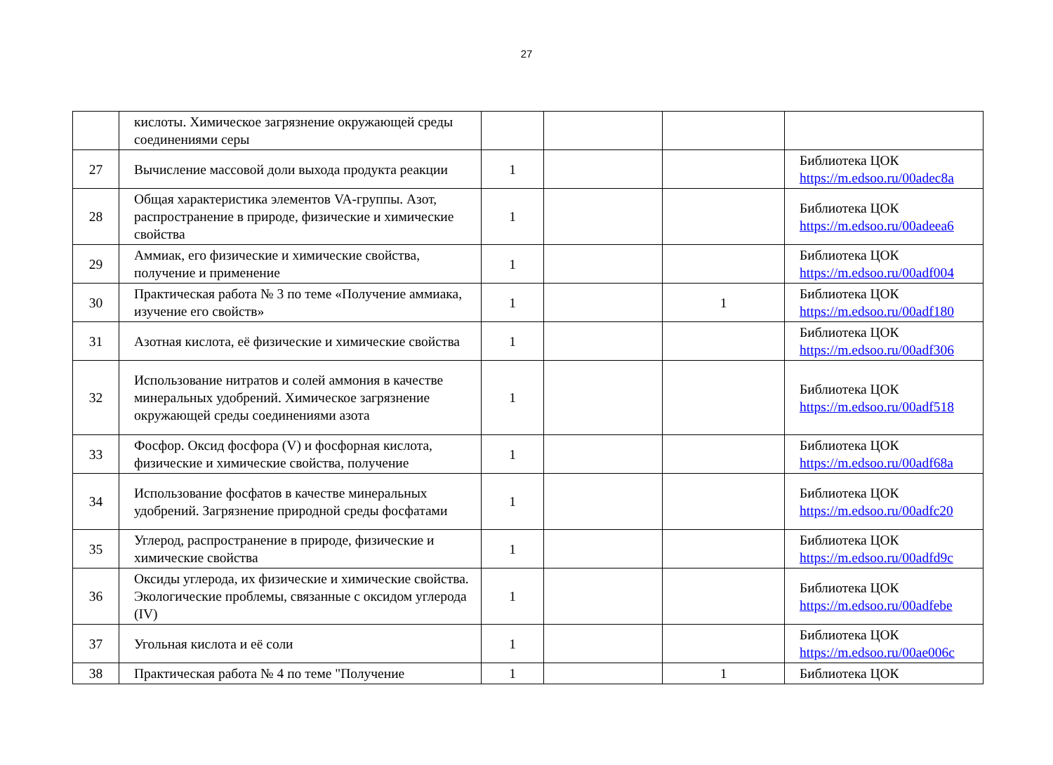27
| | кислоты. Химическое загрязнение окружающей среды соединениями серы | | | | |
| 27 | Вычисление массовой доли выхода продукта реакции | 1 | | | Библиотека ЦОК https://m.edsoo.ru/00adec8a |
| 28 | Общая характеристика элементов VA-группы. Азот, распространение в природе, физические и химические свойства | 1 | | | Библиотека ЦОК https://m.edsoo.ru/00adeea6 |
| 29 | Аммиак, его физические и химические свойства, получение и применение | 1 | | | Библиотека ЦОК https://m.edsoo.ru/00adf004 |
| 30 | Практическая работа № 3 по теме «Получение аммиака, изучение его свойств» | 1 | | 1 | Библиотека ЦОК https://m.edsoo.ru/00adf180 |
| 31 | Азотная кислота, её физические и химические свойства | 1 | | | Библиотека ЦОК https://m.edsoo.ru/00adf306 |
| 32 | Использование нитратов и солей аммония в качестве минеральных удобрений. Химическое загрязнение окружающей среды соединениями азота | 1 | | | Библиотека ЦОК https://m.edsoo.ru/00adf518 |
| 33 | Фосфор. Оксид фосфора (V) и фосфорная кислота, физические и химические свойства, получение | 1 | | | Библиотека ЦОК https://m.edsoo.ru/00adf68a |
| 34 | Использование фосфатов в качестве минеральных удобрений. Загрязнение природной среды фосфатами | 1 | | | Библиотека ЦОК https://m.edsoo.ru/00adfc20 |
| 35 | Углерод, распространение в природе, физические и химические свойства | 1 | | | Библиотека ЦОК https://m.edsoo.ru/00adfd9c |
| 36 | Оксиды углерода, их физические и химические свойства. Экологические проблемы, связанные с оксидом углерода (IV) | 1 | | | Библиотека ЦОК https://m.edsoo.ru/00adfebe |
| 37 | Угольная кислота и её соли | 1 | | | Библиотека ЦОК https://m.edsoo.ru/00ae006c |
| 38 | Практическая работа № 4 по теме "Получение | 1 | | 1 | Библиотека ЦОК |